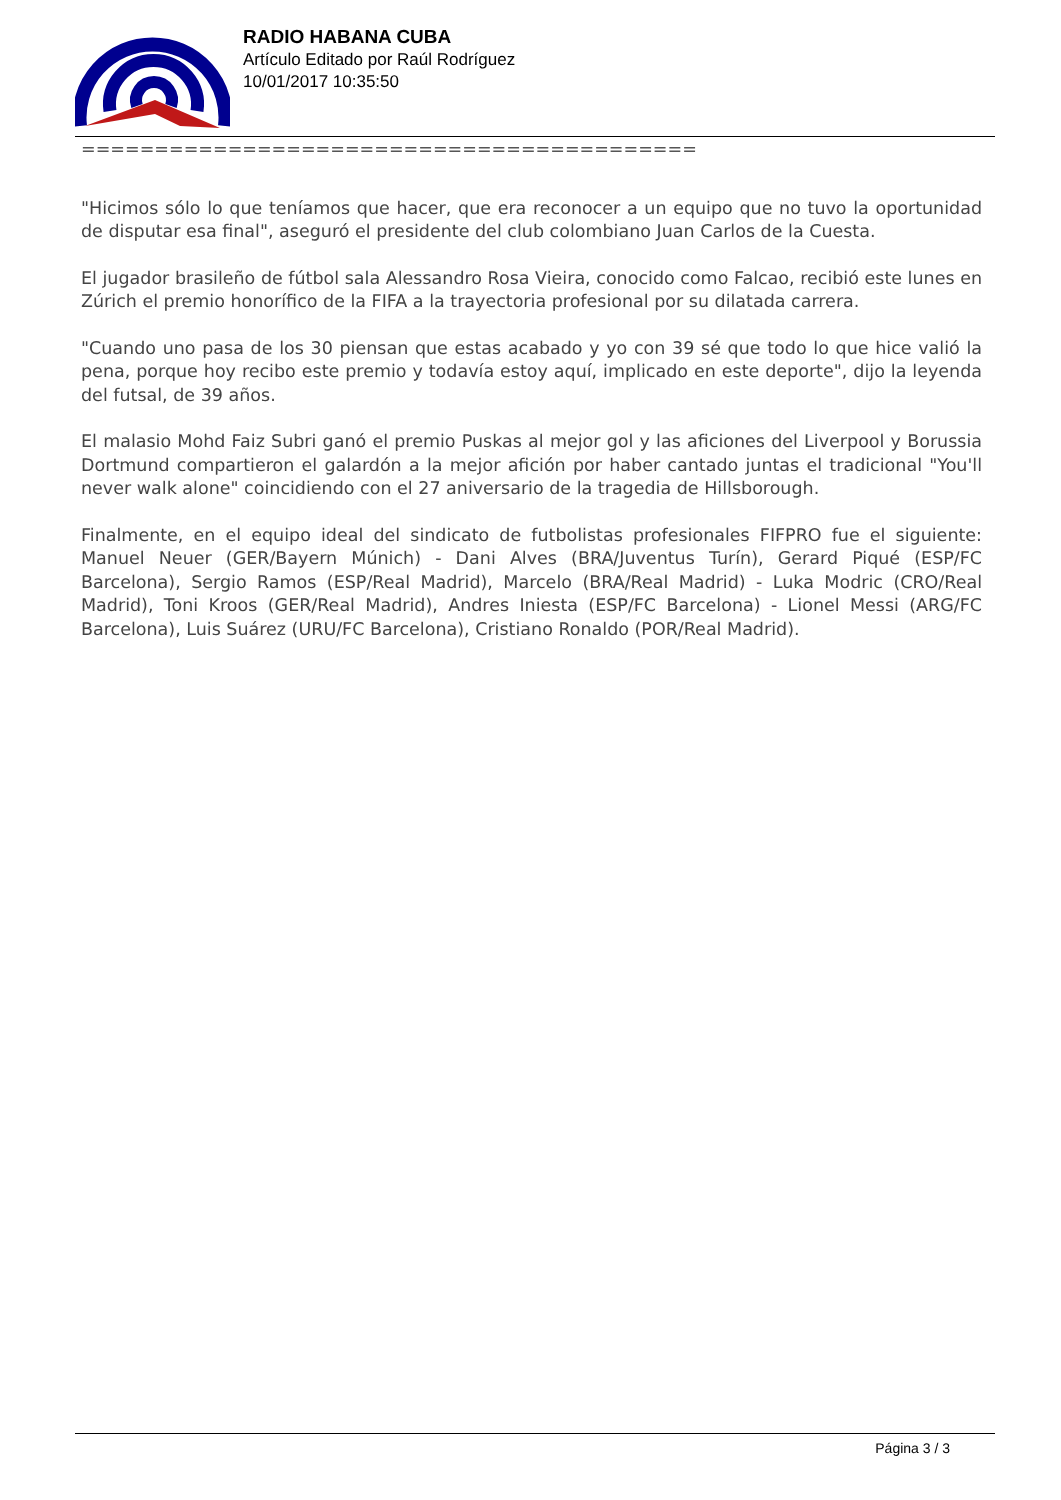RADIO HABANA CUBA
Artículo Editado por Raúl Rodríguez
10/01/2017 10:35:50
==========================================
"Hicimos sólo lo que teníamos que hacer, que era reconocer a un equipo que no tuvo la oportunidad de disputar esa final", aseguró el presidente del club colombiano Juan Carlos de la Cuesta.
El jugador brasileño de fútbol sala Alessandro Rosa Vieira, conocido como Falcao, recibió este lunes en Zúrich el premio honorífico de la FIFA a la trayectoria profesional por su dilatada carrera.
"Cuando uno pasa de los 30 piensan que estas acabado y yo con 39 sé que todo lo que hice valió la pena, porque hoy recibo este premio y todavía estoy aquí, implicado en este deporte", dijo la leyenda del futsal, de 39 años.
El malasio Mohd Faiz Subri ganó el premio Puskas al mejor gol y las aficiones del Liverpool y Borussia Dortmund compartieron el galardón a la mejor afición por haber cantado juntas el tradicional "You'll never walk alone" coincidiendo con el 27 aniversario de la tragedia de Hillsborough.
Finalmente, en el equipo ideal del sindicato de futbolistas profesionales FIFPRO fue el siguiente: Manuel Neuer (GER/Bayern Múnich) - Dani Alves (BRA/Juventus Turín), Gerard Piqué (ESP/FC Barcelona), Sergio Ramos (ESP/Real Madrid), Marcelo (BRA/Real Madrid) - Luka Modric (CRO/Real Madrid), Toni Kroos (GER/Real Madrid), Andres Iniesta (ESP/FC Barcelona) - Lionel Messi (ARG/FC Barcelona), Luis Suárez (URU/FC Barcelona), Cristiano Ronaldo (POR/Real Madrid).
Página 3 / 3